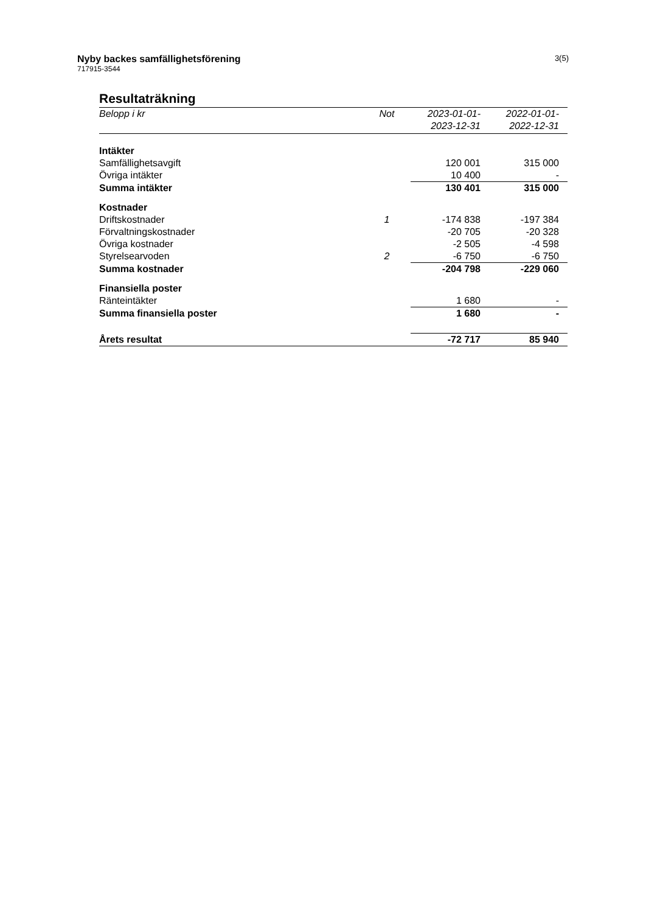3(5)
Nyby backes samfällighetsförening
717915-3544
Resultaträkning
| Belopp i kr | Not | 2023-01-01- 2023-12-31 | 2022-01-01- 2022-12-31 |
| --- | --- | --- | --- |
| Intäkter | | | |
| Samfällighetsavgift | | 120 001 | 315 000 |
| Övriga intäkter | | 10 400 | - |
| Summa intäkter | | 130 401 | 315 000 |
| Kostnader | | | |
| Driftskostnader | 1 | -174 838 | -197 384 |
| Förvaltningskostnader | | -20 705 | -20 328 |
| Övriga kostnader | | -2 505 | -4 598 |
| Styrelsearvoden | 2 | -6 750 | -6 750 |
| Summa kostnader | | -204 798 | -229 060 |
| Finansiella poster | | | |
| Ränteintäkter | | 1 680 | - |
| Summa finansiella poster | | 1 680 | - |
| Årets resultat | | -72 717 | 85 940 |